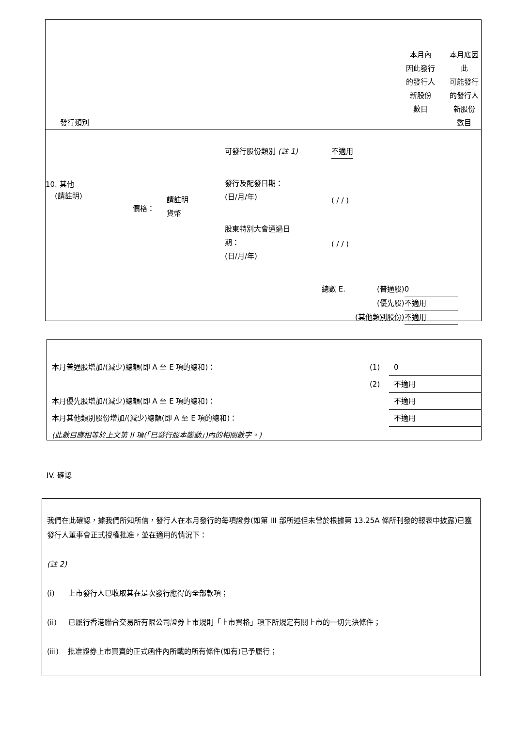| 發行類別 | 本月內 因此發行 的發行人 新股份 數目 | 本月底因 此 可能發行 的發行人 新股份 數目 |
| 10. 其他 (請註明) | 價格： | 請註明 貨幣 | 可發行股份類別 (註 1) 發行及配發日期： (日/月/年) 股東特別大會通過日 期： (日/月/年) | 不適用 ( / / ) ( / / ) |
| 總數 E. | (普通股) | 0 |
| | (優先股) | 不適用 |
| | (其他類別股份) | 不適用 |
| 本月普通股增加/(減少)總額(即 A 至 E 項的總和)： | (1) | 0 |
| | (2) | 不適用 |
| 本月優先股增加/(減少)總額(即 A 至 E 項的總和)： | | 不適用 |
| 本月其他類別股份增加/(減少)總額(即 A 至 E 項的總和)： | | 不適用 |
| (此數目應相等於上文第 II 項(「已發行股本變動」)內的相關數字。) | | |
IV. 確認
我們在此確認，據我們所知所信，發行人在本月發行的每項證券(如第 III 部所述但未曾於根據第 13.25A 條所刊發的報表中披露)已獲發行人董事會正式授權批准，並在適用的情況下：
(註 2)
(i) 上市發行人已收取其在是次發行應得的全部款項；
(ii) 已履行香港聯合交易所有限公司證券上市規則「上市資格」項下所規定有關上市的一切先決條件；
(iii) 批准證券上市買賣的正式函件內所載的所有條件(如有)已予履行；